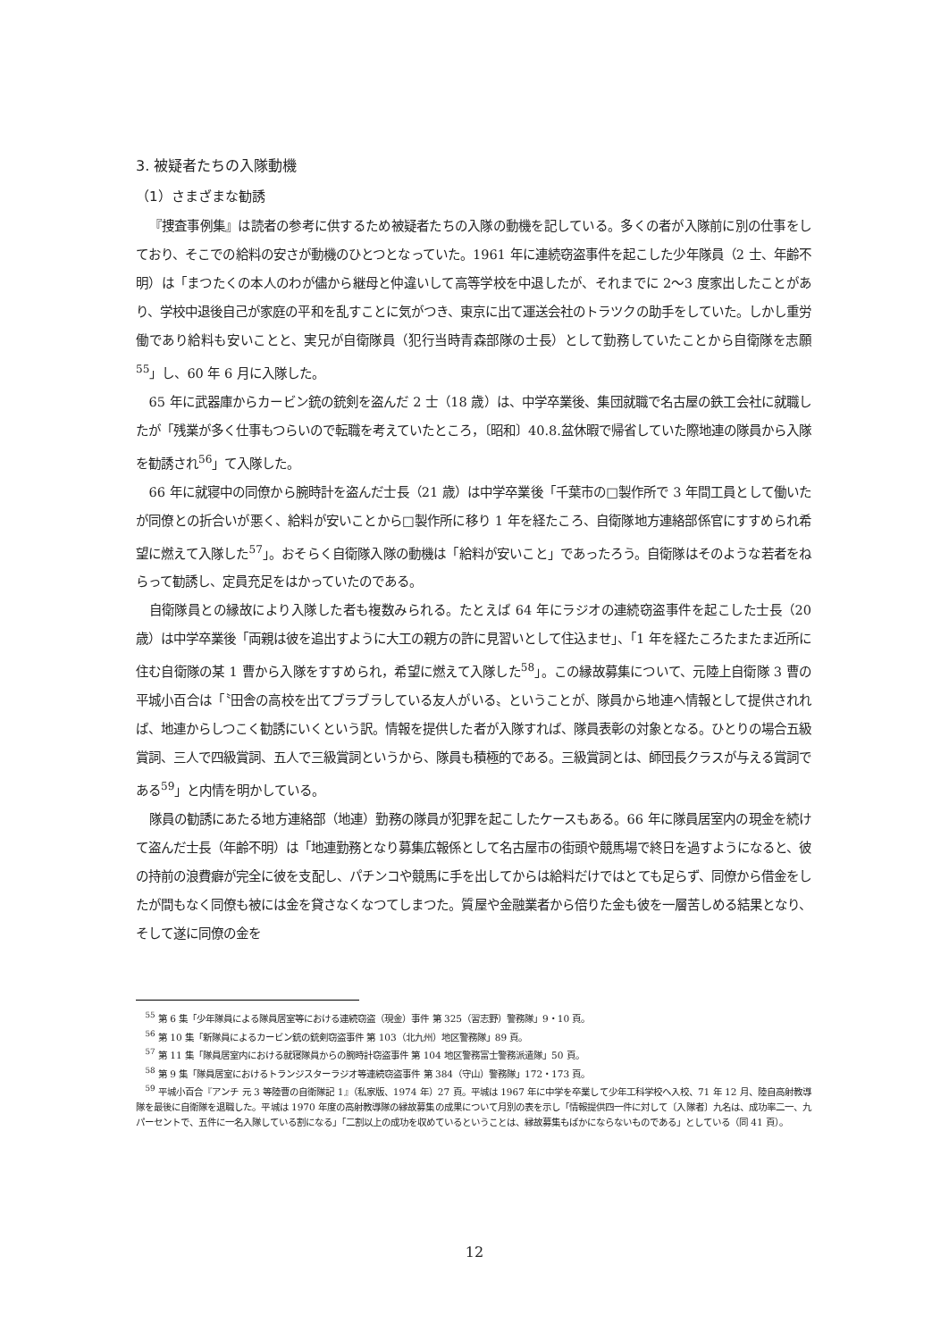3. 被疑者たちの入隊動機
（1）さまざまな勧誘
『捜査事例集』は読者の参考に供するため被疑者たちの入隊の動機を記している。多くの者が入隊前に別の仕事をしており、そこでの給料の安さが動機のひとつとなっていた。1961 年に連続窃盗事件を起こした少年隊員（2 士、年齢不明）は「まつたくの本人のわが儘から継母と仲違いして高等学校を中退したが、それまでに 2〜3 度家出したことがあり、学校中退後自己が家庭の平和を乱すことに気がつき、東京に出て運送会社のトラツクの助手をしていた。しかし重労働であり給料も安いことと、実兄が自衛隊員（犯行当時青森部隊の士長）として勤務していたことから自衛隊を志願<sup>55</sup>」し、60 年 6 月に入隊した。
65 年に武器庫からカービン銃の銃剣を盗んだ 2 士（18 歳）は、中学卒業後、集団就職で名古屋の鉄工会社に就職したが「残業が多く仕事もつらいので転職を考えていたところ，〔昭和〕40.8.盆休暇で帰省していた際地連の隊員から入隊を勧誘され<sup>56</sup>」て入隊した。
66 年に就寝中の同僚から腕時計を盗んだ士長（21 歳）は中学卒業後「千葉市の□製作所で 3 年間工員として働いたが同僚との折合いが悪く、給料が安いことから□製作所に移り 1 年を経たころ、自衛隊地方連絡部係官にすすめられ希望に燃えて入隊した<sup>57</sup>」。おそらく自衛隊入隊の動機は「給料が安いこと」であったろう。自衛隊はそのような若者をねらって勧誘し、定員充足をはかっていたのである。
自衛隊員との縁故により入隊した者も複数みられる。たとえば 64 年にラジオの連続窃盗事件を起こした士長（20 歳）は中学卒業後「両親は彼を追出すように大工の親方の許に見習いとして住込ませ」、「1 年を経たころたまたま近所に住む自衛隊の某 1 曹から入隊をすすめられ，希望に燃えて入隊した<sup>58</sup>」。この縁故募集について、元陸上自衛隊 3 曹の平城小百合は「〝田舎の高校を出てブラブラしている友人がいる〟ということが、隊員から地連へ情報として提供されれば、地連からしつこく勧誘にいくという訳。情報を提供した者が入隊すれば、隊員表彰の対象となる。ひとりの場合五級賞詞、三人で四級賞詞、五人で三級賞詞というから、隊員も積極的である。三級賞詞とは、師団長クラスが与える賞詞である<sup>59</sup>」と内情を明かしている。
隊員の勧誘にあたる地方連絡部（地連）勤務の隊員が犯罪を起こしたケースもある。66 年に隊員居室内の現金を続けて盗んだ士長（年齢不明）は「地連勤務となり募集広報係として名古屋市の街頭や競馬場で終日を過すようになると、彼の持前の浪費癖が完全に彼を支配し、パチンコや競馬に手を出してからは給料だけではとても足らず、同僚から借金をしたが間もなく同僚も被には金を貸さなくなつてしまつた。質屋や金融業者から倍りた金も彼を一層苦しめる結果となり、そして遂に同僚の金を
<sup>55</sup> 第 6 集「少年隊員による隊員居室等における連続窃盗（現金）事件 第 325（習志野）警務隊」9・10 頁。
<sup>56</sup> 第 10 集「新隊員によるカービン銃の銃剣窃盗事件 第 103（北九州）地区警務隊」89 頁。
<sup>57</sup> 第 11 集「隊員居室内における就寝隊員からの腕時計窃盗事件 第 104 地区警務富士警務派遣隊」50 頁。
<sup>58</sup> 第 9 集「隊員居室におけるトランジスターラジオ等連続窃盗事件 第 384（守山）警務隊」172・173 頁。
<sup>59</sup> 平城小百合『アンチ 元 3 等陸曹の自衛隊記 1』（私家版、1974 年）27 頁。平城は 1967 年に中学を卒業して少年工科学校へ入校、71 年 12 月、陸自高射教導隊を最後に自衛隊を退職した。平城は 1970 年度の高射教導隊の縁故募集の成果について月別の表を示し「情報提供四一件に対して〔入隊者〕九名は、成功率二一、九パーセントで、五件に一名入隊している割になる」「二割以上の成功を収めているということは、縁故募集もばかにならないものである」としている（同 41 頁）。
12